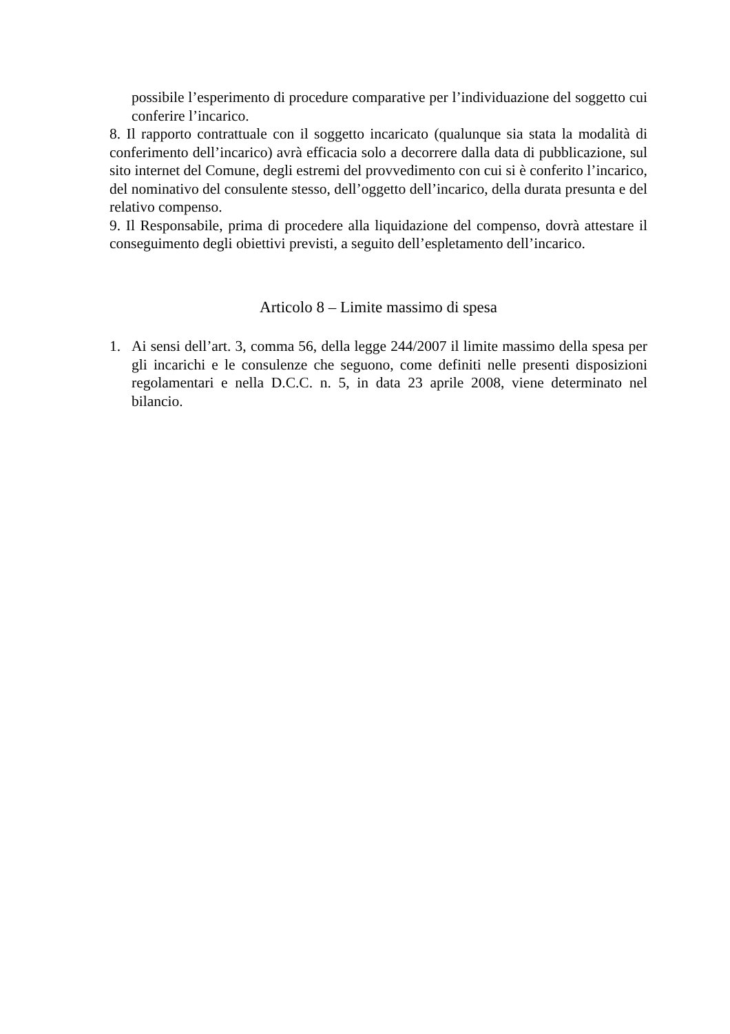possibile l’esperimento di procedure comparative per l’individuazione del soggetto cui conferire l’incarico.
8. Il rapporto contrattuale con il soggetto incaricato (qualunque sia stata la modalità di conferimento dell’incarico) avrà efficacia solo a decorrere dalla data di pubblicazione, sul sito internet del Comune, degli estremi del provvedimento con cui si è conferito l’incarico, del nominativo del consulente stesso, dell’oggetto dell’incarico, della durata presunta e del relativo compenso.
9. Il Responsabile, prima di procedere alla liquidazione del compenso, dovrà attestare il conseguimento degli obiettivi previsti, a seguito dell’espletamento dell’incarico.
Articolo 8 – Limite massimo di spesa
1. Ai sensi dell’art. 3, comma 56, della legge 244/2007 il limite massimo della spesa per gli incarichi e le consulenze che seguono, come definiti nelle presenti disposizioni regolamentari e nella D.C.C. n. 5, in data 23 aprile 2008, viene determinato nel bilancio.